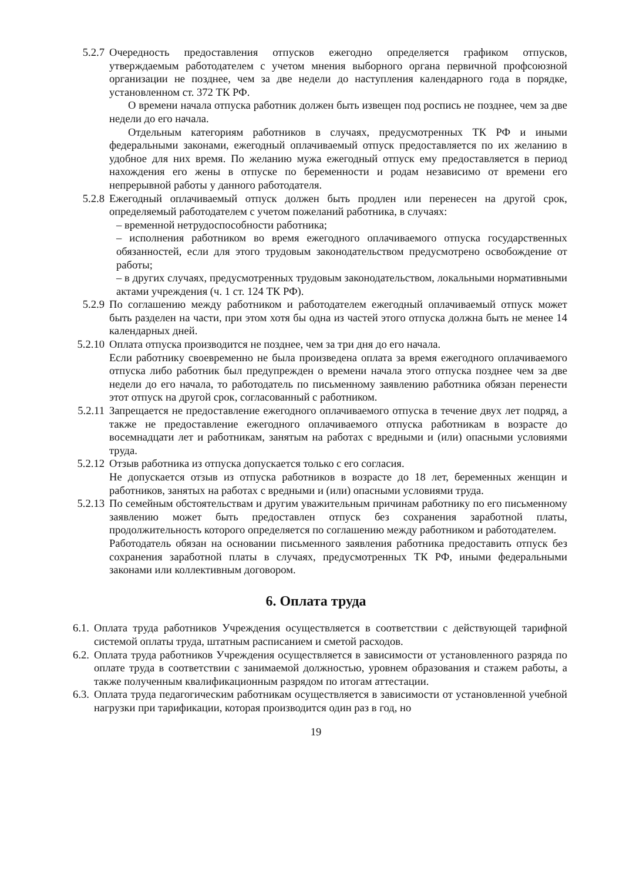5.2.7 Очередность предоставления отпусков ежегодно определяется графиком отпусков, утверждаемым работодателем с учетом мнения выборного органа первичной профсоюзной организации не позднее, чем за две недели до наступления календарного года в порядке, установленном ст. 372 ТК РФ.
О времени начала отпуска работник должен быть извещен под роспись не позднее, чем за две недели до его начала.
Отдельным категориям работников в случаях, предусмотренных ТК РФ и иными федеральными законами, ежегодный оплачиваемый отпуск предоставляется по их желанию в удобное для них время. По желанию мужа ежегодный отпуск ему предоставляется в период нахождения его жены в отпуске по беременности и родам независимо от времени его непрерывной работы у данного работодателя.
5.2.8 Ежегодный оплачиваемый отпуск должен быть продлен или перенесен на другой срок, определяемый работодателем с учетом пожеланий работника, в случаях:
– временной нетрудоспособности работника;
– исполнения работником во время ежегодного оплачиваемого отпуска государственных обязанностей, если для этого трудовым законодательством предусмотрено освобождение от работы;
– в других случаях, предусмотренных трудовым законодательством, локальными нормативными актами учреждения (ч. 1 ст. 124 ТК РФ).
5.2.9 По соглашению между работником и работодателем ежегодный оплачиваемый отпуск может быть разделен на части, при этом хотя бы одна из частей этого отпуска должна быть не менее 14 календарных дней.
5.2.10 Оплата отпуска производится не позднее, чем за три дня до его начала.
Если работнику своевременно не была произведена оплата за время ежегодного оплачиваемого отпуска либо работник был предупрежден о времени начала этого отпуска позднее чем за две недели до его начала, то работодатель по письменному заявлению работника обязан перенести этот отпуск на другой срок, согласованный с работником.
5.2.11 Запрещается не предоставление ежегодного оплачиваемого отпуска в течение двух лет подряд, а также не предоставление ежегодного оплачиваемого отпуска работникам в возрасте до восемнадцати лет и работникам, занятым на работах с вредными и (или) опасными условиями труда.
5.2.12 Отзыв работника из отпуска допускается только с его согласия.
Не допускается отзыв из отпуска работников в возрасте до 18 лет, беременных женщин и работников, занятых на работах с вредными и (или) опасными условиями труда.
5.2.13 По семейным обстоятельствам и другим уважительным причинам работнику по его письменному заявлению может быть предоставлен отпуск без сохранения заработной платы, продолжительность которого определяется по соглашению между работником и работодателем.
Работодатель обязан на основании письменного заявления работника предоставить отпуск без сохранения заработной платы в случаях, предусмотренных ТК РФ, иными федеральными законами или коллективным договором.
6. Оплата труда
6.1.
Оплата труда работников Учреждения осуществляется в соответствии с действующей тарифной системой оплаты труда, штатным расписанием и сметой расходов.
6.2.
Оплата труда работников Учреждения осуществляется в зависимости от установленного разряда по оплате труда в соответствии с занимаемой должностью, уровнем образования и стажем работы, а также полученным квалификационным разрядом по итогам аттестации.
6.3.
Оплата труда педагогическим работникам осуществляется в зависимости от установленной учебной нагрузки при тарификации, которая производится один раз в год, но
19